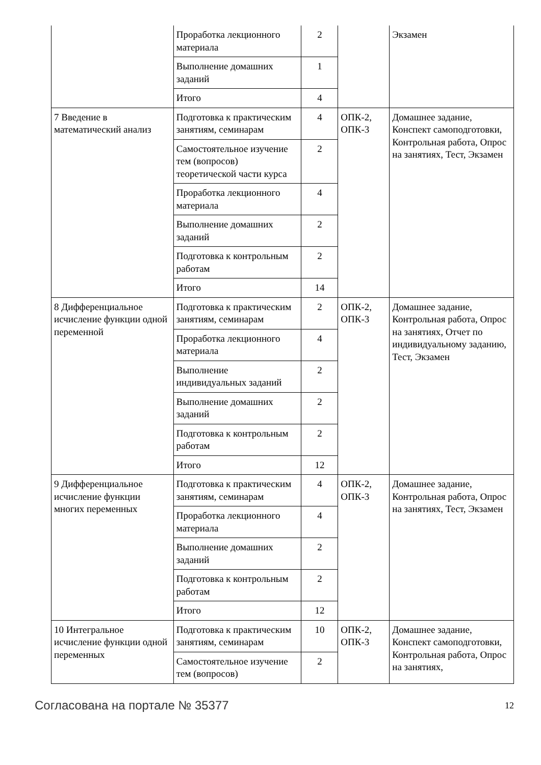| | Проработка лекционного материала | 2 | | Экзамен |
| | Выполнение домашних заданий | 1 | | |
| | Итого | 4 | | |
| 7 Введение в математический анализ | Подготовка к практическим занятиям, семинарам | 4 | ОПК-2, ОПК-3 | Домашнее задание, Конспект самоподготовки, Контрольная работа, Опрос на занятиях, Тест, Экзамен |
| | Самостоятельное изучение тем (вопросов) теоретической части курса | 2 | | |
| | Проработка лекционного материала | 4 | | |
| | Выполнение домашних заданий | 2 | | |
| | Подготовка к контрольным работам | 2 | | |
| | Итого | 14 | | |
| 8 Дифференциальное исчисление функции одной переменной | Подготовка к практическим занятиям, семинарам | 2 | ОПК-2, ОПК-3 | Домашнее задание, Контрольная работа, Опрос на занятиях, Отчет по индивидуальному заданию, Тест, Экзамен |
| | Проработка лекционного материала | 4 | | |
| | Выполнение индивидуальных заданий | 2 | | |
| | Выполнение домашних заданий | 2 | | |
| | Подготовка к контрольным работам | 2 | | |
| | Итого | 12 | | |
| 9 Дифференциальное исчисление функции многих переменных | Подготовка к практическим занятиям, семинарам | 4 | ОПК-2, ОПК-3 | Домашнее задание, Контрольная работа, Опрос на занятиях, Тест, Экзамен |
| | Проработка лекционного материала | 4 | | |
| | Выполнение домашних заданий | 2 | | |
| | Подготовка к контрольным работам | 2 | | |
| | Итого | 12 | | |
| 10 Интегральное исчисление функции одной переменных | Подготовка к практическим занятиям, семинарам | 10 | ОПК-2, ОПК-3 | Домашнее задание, Конспект самоподготовки, Контрольная работа, Опрос на занятиях, |
| | Самостоятельное изучение тем (вопросов) | 2 | | |
Согласована на портале № 35377 12